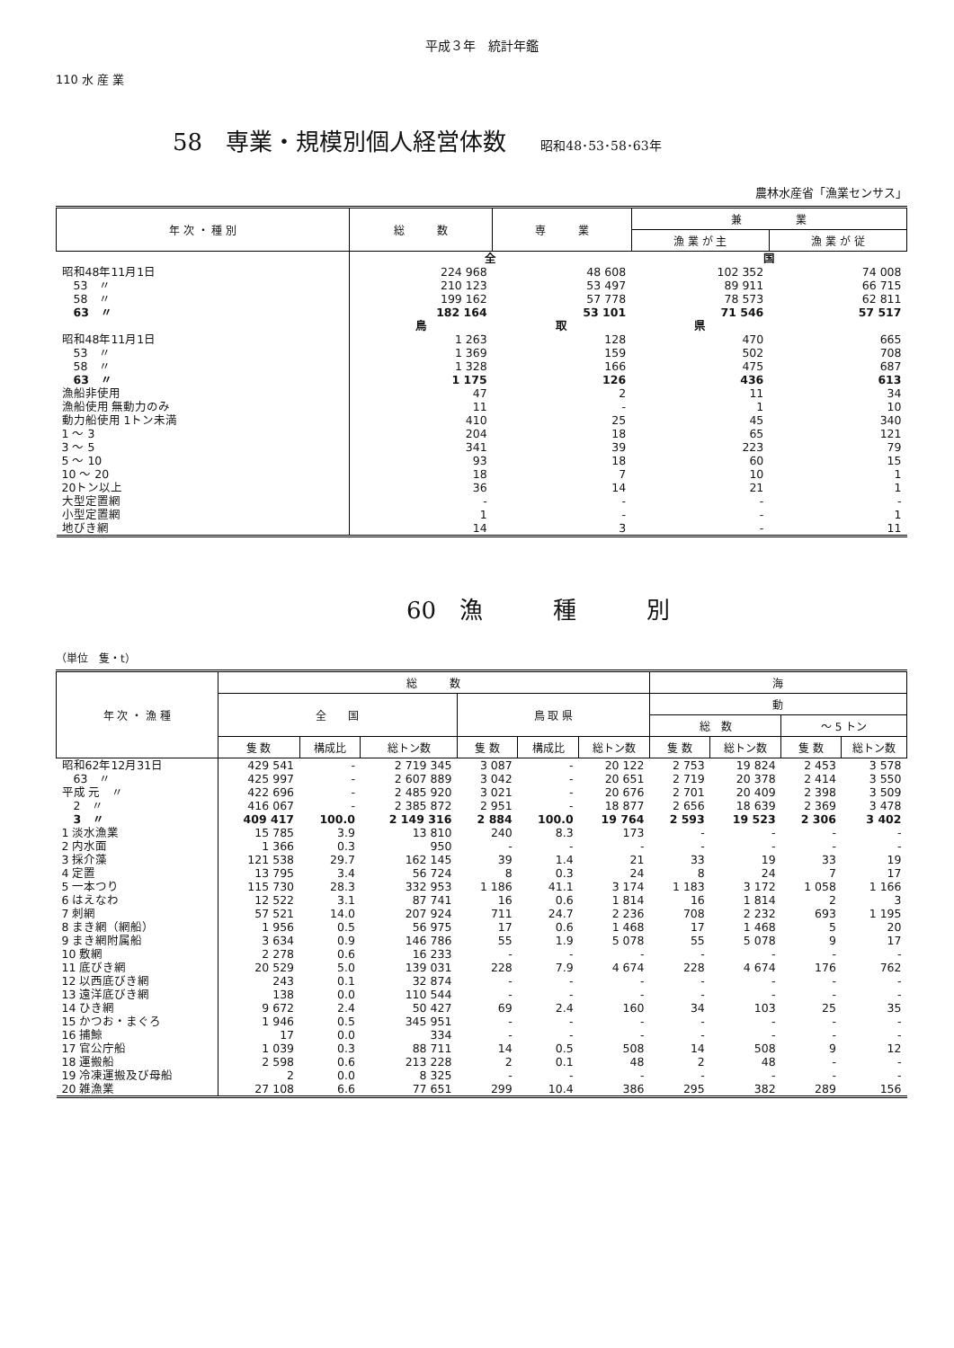平成３年　統計年鑑
110 水 産 業
58　専業・規模別個人経営体数 昭和48･53･58･63年
農林水産省「漁業センサス」
| 年 次 ・ 種 別 | 総 数 | 専 業 | 兼 業 | |
| --- | --- | --- | --- | --- |
| | | | 漁 業 が 主 | 漁 業 が 従 |
| | 全 | | 国 | |
| 昭和48年11月1日 | 224 968 | 48 608 | 102 352 | 74 008 |
| 53 〃 | 210 123 | 53 497 | 89 911 | 66 715 |
| 58 〃 | 199 162 | 57 778 | 78 573 | 62 811 |
| 63 〃 | 182 164 | 53 101 | 71 546 | 57 517 |
| | 鳥 | 取 | 県 | |
| 昭和48年11月1日 | 1 263 | 128 | 470 | 665 |
| 53 〃 | 1 369 | 159 | 502 | 708 |
| 58 〃 | 1 328 | 166 | 475 | 687 |
| 63 〃 | 1 175 | 126 | 436 | 613 |
| 漁船非使用 | 47 | 2 | 11 | 34 |
| 漁船使用 無動力のみ | 11 | - | 1 | 10 |
| 動力船使用 1トン未満 | 410 | 25 | 45 | 340 |
| 1 ～ 3 | 204 | 18 | 65 | 121 |
| 3 ～ 5 | 341 | 39 | 223 | 79 |
| 5 ～ 10 | 93 | 18 | 60 | 15 |
| 10 ～ 20 | 18 | 7 | 10 | 1 |
| 20トン以上 | 36 | 14 | 21 | 1 |
| 大型定置網 | - | - | - | - |
| 小型定置網 | 1 | - | - | 1 |
| 地びき網 | 14 | 3 | - | 11 |
60　漁　　　種　　　別
（単位　隻・t）
| 年 次 ・ 漁 種 | 総 数 | | | | | | 海 | | | |
| --- | --- | --- | --- | --- | --- | --- | --- | --- | --- | --- |
| | 全 国 | | | 鳥 取 県 | | | 動 | | | |
| | | | | | | | 総 数 | | ～ 5 トン | |
| | 隻 数 | 構成比 | 総トン数 | 隻 数 | 構成比 | 総トン数 | 隻 数 | 総トン数 | 隻 数 | 総トン数 |
| 昭和62年12月31日 | 429 541 | - | 2 719 345 | 3 087 | - | 20 122 | 2 753 | 19 824 | 2 453 | 3 578 |
| 63 〃 | 425 997 | - | 2 607 889 | 3 042 | - | 20 651 | 2 719 | 20 378 | 2 414 | 3 550 |
| 平成 元 〃 | 422 696 | - | 2 485 920 | 3 021 | - | 20 676 | 2 701 | 20 409 | 2 398 | 3 509 |
| 2 〃 | 416 067 | - | 2 385 872 | 2 951 | - | 18 877 | 2 656 | 18 639 | 2 369 | 3 478 |
| 3 〃 | 409 417 | 100.0 | 2 149 316 | 2 884 | 100.0 | 19 764 | 2 593 | 19 523 | 2 306 | 3 402 |
| 1 淡水漁業 | 15 785 | 3.9 | 13 810 | 240 | 8.3 | 173 | - | - | - | - |
| 2 内水面 | 1 366 | 0.3 | 950 | - | - | - | - | - | - | - |
| 3 採介藻 | 121 538 | 29.7 | 162 145 | 39 | 1.4 | 21 | 33 | 19 | 33 | 19 |
| 4 定置 | 13 795 | 3.4 | 56 724 | 8 | 0.3 | 24 | 8 | 24 | 7 | 17 |
| 5 一本つり | 115 730 | 28.3 | 332 953 | 1 186 | 41.1 | 3 174 | 1 183 | 3 172 | 1 058 | 1 166 |
| 6 はえなわ | 12 522 | 3.1 | 87 741 | 16 | 0.6 | 1 814 | 16 | 1 814 | 2 | 3 |
| 7 刺網 | 57 521 | 14.0 | 207 924 | 711 | 24.7 | 2 236 | 708 | 2 232 | 693 | 1 195 |
| 8 まき網（網船） | 1 956 | 0.5 | 56 975 | 17 | 0.6 | 1 468 | 17 | 1 468 | 5 | 20 |
| 9 まき網附属船 | 3 634 | 0.9 | 146 786 | 55 | 1.9 | 5 078 | 55 | 5 078 | 9 | 17 |
| 10 敷網 | 2 278 | 0.6 | 16 233 | - | - | - | - | - | - | - |
| 11 底びき網 | 20 529 | 5.0 | 139 031 | 228 | 7.9 | 4 674 | 228 | 4 674 | 176 | 762 |
| 12 以西底びき網 | 243 | 0.1 | 32 874 | - | - | - | - | - | - | - |
| 13 遠洋底びき網 | 138 | 0.0 | 110 544 | - | - | - | - | - | - | - |
| 14 ひき網 | 9 672 | 2.4 | 50 427 | 69 | 2.4 | 160 | 34 | 103 | 25 | 35 |
| 15 かつお・まぐろ | 1 946 | 0.5 | 345 951 | - | - | - | - | - | - | - |
| 16 捕鯨 | 17 | 0.0 | 334 | - | - | - | - | - | - | - |
| 17 官公庁船 | 1 039 | 0.3 | 88 711 | 14 | 0.5 | 508 | 14 | 508 | 9 | 12 |
| 18 運搬船 | 2 598 | 0.6 | 213 228 | 2 | 0.1 | 48 | 2 | 48 | - | - |
| 19 冷凍運搬及び母船 | 2 | 0.0 | 8 325 | - | - | - | - | - | - | - |
| 20 雑漁業 | 27 108 | 6.6 | 77 651 | 299 | 10.4 | 386 | 295 | 382 | 289 | 156 |